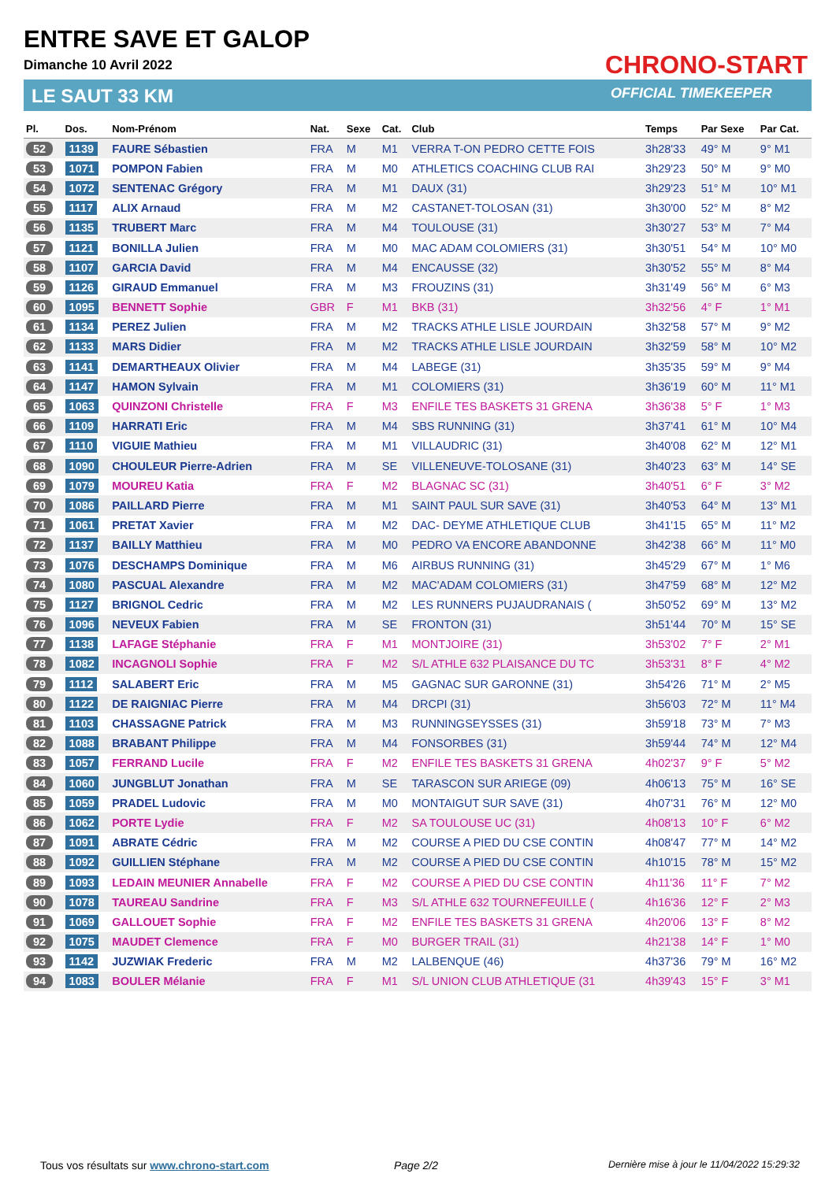ENTRE SAVE ET GALOP
Dimanche 10 Avril 2022
LE SAUT 33 KM
CHRONO-START
OFFICIAL TIMEKEEPER
| Pl. | Dos. | Nom-Prénom | Nat. | Sexe | Cat. | Club | Temps | Par Sexe | Par Cat. |
| --- | --- | --- | --- | --- | --- | --- | --- | --- | --- |
| 52 | 1139 | FAURE Sébastien | FRA | M | M1 | VERRA T-ON PEDRO CETTE FOIS | 3h28'33 | 49° M | 9° M1 |
| 53 | 1071 | POMPON Fabien | FRA | M | M0 | ATHLETICS COACHING CLUB RAI | 3h29'23 | 50° M | 9° M0 |
| 54 | 1072 | SENTENAC Grégory | FRA | M | M1 | DAUX (31) | 3h29'23 | 51° M | 10° M1 |
| 55 | 1117 | ALIX Arnaud | FRA | M | M2 | CASTANET-TOLOSAN (31) | 3h30'00 | 52° M | 8° M2 |
| 56 | 1135 | TRUBERT Marc | FRA | M | M4 | TOULOUSE (31) | 3h30'27 | 53° M | 7° M4 |
| 57 | 1121 | BONILLA Julien | FRA | M | M0 | MAC ADAM COLOMIERS (31) | 3h30'51 | 54° M | 10° M0 |
| 58 | 1107 | GARCIA David | FRA | M | M4 | ENCAUSSE (32) | 3h30'52 | 55° M | 8° M4 |
| 59 | 1126 | GIRAUD Emmanuel | FRA | M | M3 | FROUZINS (31) | 3h31'49 | 56° M | 6° M3 |
| 60 | 1095 | BENNETT Sophie | GBR | F | M1 | BKB (31) | 3h32'56 | 4° F | 1° M1 |
| 61 | 1134 | PEREZ Julien | FRA | M | M2 | TRACKS ATHLE LISLE JOURDAIN | 3h32'58 | 57° M | 9° M2 |
| 62 | 1133 | MARS Didier | FRA | M | M2 | TRACKS ATHLE LISLE JOURDAIN | 3h32'59 | 58° M | 10° M2 |
| 63 | 1141 | DEMARTHEAUX Olivier | FRA | M | M4 | LABEGE (31) | 3h35'35 | 59° M | 9° M4 |
| 64 | 1147 | HAMON Sylvain | FRA | M | M1 | COLOMIERS (31) | 3h36'19 | 60° M | 11° M1 |
| 65 | 1063 | QUINZONI Christelle | FRA | F | M3 | ENFILE TES BASKETS 31 GRENA | 3h36'38 | 5° F | 1° M3 |
| 66 | 1109 | HARRATI Eric | FRA | M | M4 | SBS RUNNING (31) | 3h37'41 | 61° M | 10° M4 |
| 67 | 1110 | VIGUIE Mathieu | FRA | M | M1 | VILLAUDRIC (31) | 3h40'08 | 62° M | 12° M1 |
| 68 | 1090 | CHOULEUR Pierre-Adrien | FRA | M | SE | VILLENEUVE-TOLOSANE (31) | 3h40'23 | 63° M | 14° SE |
| 69 | 1079 | MOUREU Katia | FRA | F | M2 | BLAGNAC SC (31) | 3h40'51 | 6° F | 3° M2 |
| 70 | 1086 | PAILLARD Pierre | FRA | M | M1 | SAINT PAUL SUR SAVE (31) | 3h40'53 | 64° M | 13° M1 |
| 71 | 1061 | PRETAT Xavier | FRA | M | M2 | DAC- DEYME ATHLETIQUE CLUB | 3h41'15 | 65° M | 11° M2 |
| 72 | 1137 | BAILLY Matthieu | FRA | M | M0 | PEDRO VA ENCORE ABANDONNE | 3h42'38 | 66° M | 11° M0 |
| 73 | 1076 | DESCHAMPS Dominique | FRA | M | M6 | AIRBUS RUNNING (31) | 3h45'29 | 67° M | 1° M6 |
| 74 | 1080 | PASCUAL Alexandre | FRA | M | M2 | MAC'ADAM COLOMIERS (31) | 3h47'59 | 68° M | 12° M2 |
| 75 | 1127 | BRIGNOL Cedric | FRA | M | M2 | LES RUNNERS PUJAUDRANAIS ( | 3h50'52 | 69° M | 13° M2 |
| 76 | 1096 | NEVEUX Fabien | FRA | M | SE | FRONTON (31) | 3h51'44 | 70° M | 15° SE |
| 77 | 1138 | LAFAGE Stéphanie | FRA | F | M1 | MONTJOIRE (31) | 3h53'02 | 7° F | 2° M1 |
| 78 | 1082 | INCAGNOLI Sophie | FRA | F | M2 | S/L ATHLE 632 PLAISANCE DU TC | 3h53'31 | 8° F | 4° M2 |
| 79 | 1112 | SALABERT Eric | FRA | M | M5 | GAGNAC SUR GARONNE (31) | 3h54'26 | 71° M | 2° M5 |
| 80 | 1122 | DE RAIGNIAC Pierre | FRA | M | M4 | DRCPI (31) | 3h56'03 | 72° M | 11° M4 |
| 81 | 1103 | CHASSAGNE Patrick | FRA | M | M3 | RUNNINGSEYSSES (31) | 3h59'18 | 73° M | 7° M3 |
| 82 | 1088 | BRABANT Philippe | FRA | M | M4 | FONSORBES (31) | 3h59'44 | 74° M | 12° M4 |
| 83 | 1057 | FERRAND Lucile | FRA | F | M2 | ENFILE TES BASKETS 31 GRENA | 4h02'37 | 9° F | 5° M2 |
| 84 | 1060 | JUNGBLUT Jonathan | FRA | M | SE | TARASCON SUR ARIEGE (09) | 4h06'13 | 75° M | 16° SE |
| 85 | 1059 | PRADEL Ludovic | FRA | M | M0 | MONTAIGUT SUR SAVE (31) | 4h07'31 | 76° M | 12° M0 |
| 86 | 1062 | PORTE Lydie | FRA | F | M2 | SA TOULOUSE UC (31) | 4h08'13 | 10° F | 6° M2 |
| 87 | 1091 | ABRATE Cédric | FRA | M | M2 | COURSE A PIED DU CSE CONTIN | 4h08'47 | 77° M | 14° M2 |
| 88 | 1092 | GUILLIEN Stéphane | FRA | M | M2 | COURSE A PIED DU CSE CONTIN | 4h10'15 | 78° M | 15° M2 |
| 89 | 1093 | LEDAIN MEUNIER Annabelle | FRA | F | M2 | COURSE A PIED DU CSE CONTIN | 4h11'36 | 11° F | 7° M2 |
| 90 | 1078 | TAUREAU Sandrine | FRA | F | M3 | S/L ATHLE 632 TOURNEFEUILLE ( | 4h16'36 | 12° F | 2° M3 |
| 91 | 1069 | GALLOUET Sophie | FRA | F | M2 | ENFILE TES BASKETS 31 GRENA | 4h20'06 | 13° F | 8° M2 |
| 92 | 1075 | MAUDET Clemence | FRA | F | M0 | BURGER TRAIL (31) | 4h21'38 | 14° F | 1° M0 |
| 93 | 1142 | JUZWIAK Frederic | FRA | M | M2 | LALBENQUE (46) | 4h37'36 | 79° M | 16° M2 |
| 94 | 1083 | BOULER Mélanie | FRA | F | M1 | S/L UNION CLUB ATHLETIQUE (31 | 4h39'43 | 15° F | 3° M1 |
Tous vos résultats sur www.chrono-start.com
Page 2/2
Dernière mise à jour le 11/04/2022 15:29:32